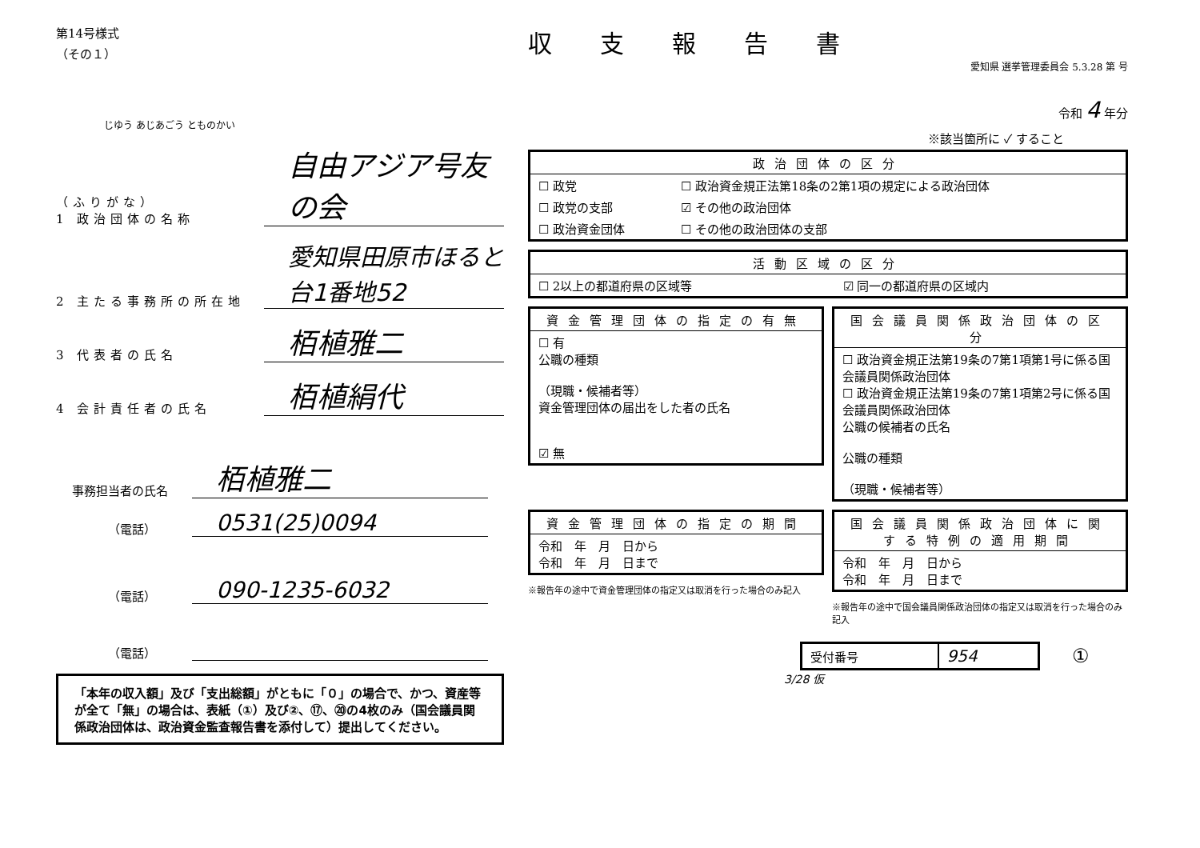第14号様式
（その１）
じゆう あじあごう とものかい
（ふりがな）
1 政治団体の名称
自由アジア号友の会
2 主たる事務所の所在地
愛知県田原市ほると台1番地52
3 代表者の氏名
栢植雅二
4 会計責任者の氏名
栢植絹代
事務担当者の氏名
栢植雅二
（電話）
0531(25)0094
（電話）
090-1235-6032
（電話）
「本年の収入額」及び「支出総額」がともに「０」の場合で、かつ、資産等が全て「無」の場合は、表紙（①）及び②、⑰、⑳の4枚のみ（国会議員関係政治団体は、政治資金監査報告書を添付して）提出してください。
収支報告書
愛知県 選挙管理委員会 5.3.28 第 号
令和 4 年分
※該当箇所に ✓ すること
| 政治団体の区分 | |
| --- | --- |
| ☐ 政党 | ☐ 政治資金規正法第18条の2第1項の規定による政治団体 |
| ☐ 政党の支部 | ☑ その他の政治団体 |
| ☐ 政治資金団体 | ☐ その他の政治団体の支部 |
| 活動区域の区分 | |
| --- | --- |
| ☐ 2以上の都道府県の区域等 | ☑ 同一の都道府県の区域内 |
| 資金管理団体の指定の有無 |
| --- |
| ☐ 有 公職の種類 （現職・候補者等） 資金管理団体の届出をした者の氏名 ☑ 無 |
| 国会議員関係政治団体の区分 |
| --- |
| ☐ 政治資金規正法第19条の7第1項第1号に係る国会議員関係政治団体 ☐ 政治資金規正法第19条の7第1項第2号に係る国会議員関係政治団体 公職の候補者の氏名 公職の種類 （現職・候補者等） |
| 資金管理団体の指定の期間 |
| --- |
| 令和 年 月 日から 令和 年 月 日まで |
※報告年の途中で資金管理団体の指定又は取消を行った場合のみ記入
| 国会議員関係政治団体に関する特例の適用期間 |
| --- |
| 令和 年 月 日から 令和 年 月 日まで |
※報告年の途中で国会議員関係政治団体の指定又は取消を行った場合のみ記入
| 受付番号 | 954 |
①
3/28 仮